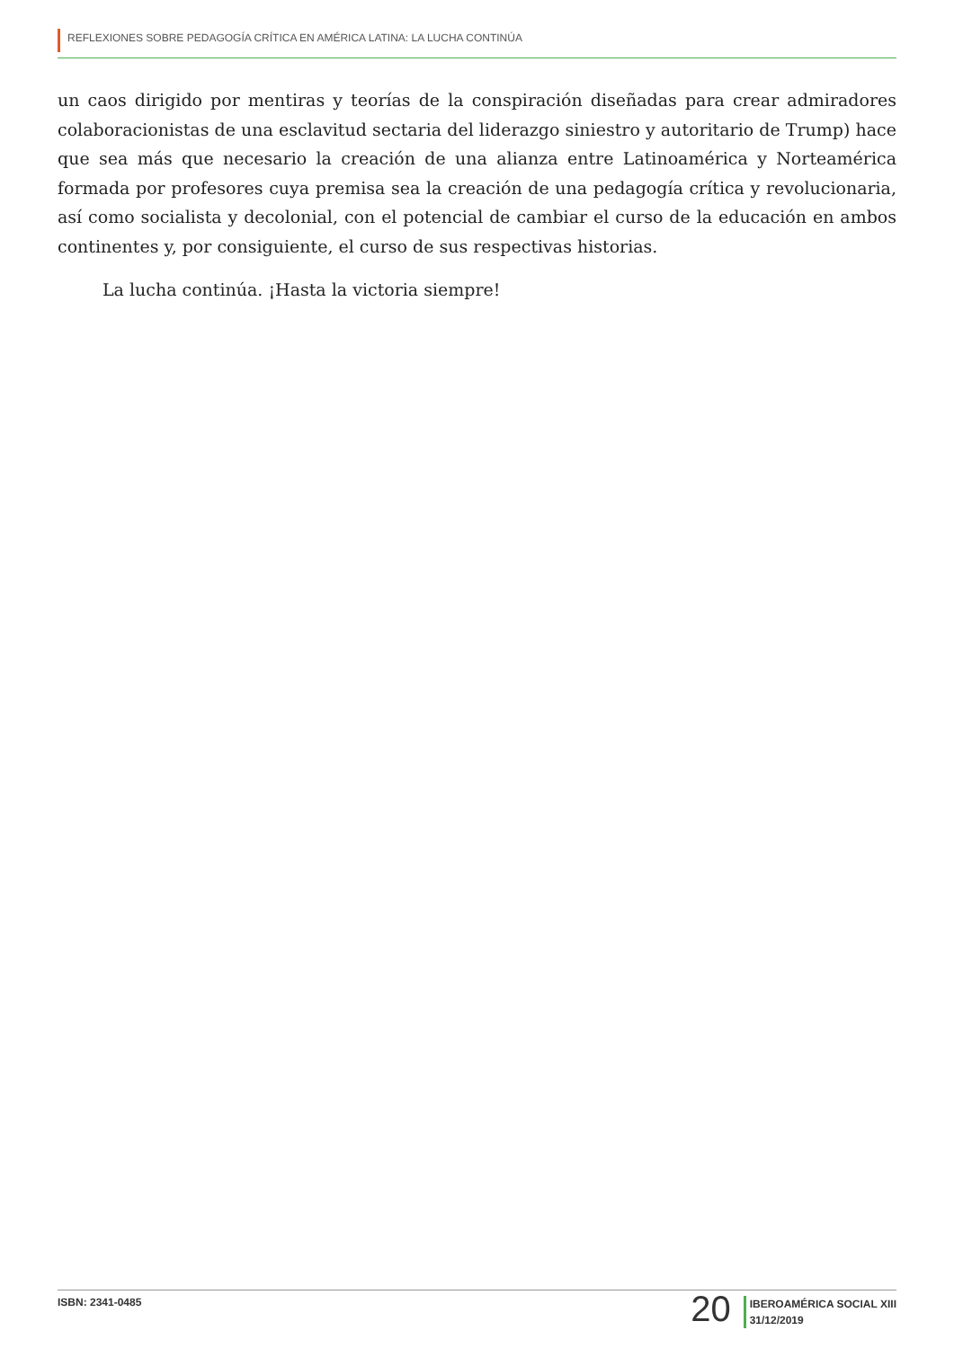REFLEXIONES SOBRE PEDAGOGÍA CRÍTICA EN AMÉRICA LATINA: LA LUCHA CONTINÚA
un caos dirigido por mentiras y teorías de la conspiración diseñadas para crear admiradores colaboracionistas de una esclavitud sectaria del liderazgo siniestro y autoritario de Trump) hace que sea más que necesario la creación de una alianza entre Latinoamérica y Norteamérica formada por profesores cuya premisa sea la creación de una pedagogía crítica y revolucionaria, así como socialista y decolonial, con el potencial de cambiar el curso de la educación en ambos continentes y, por consiguiente, el curso de sus respectivas historias.
La lucha continúa. ¡Hasta la victoria siempre!
ISBN: 2341-0485
20
IBEROAMÉRICA SOCIAL XIII
31/12/2019